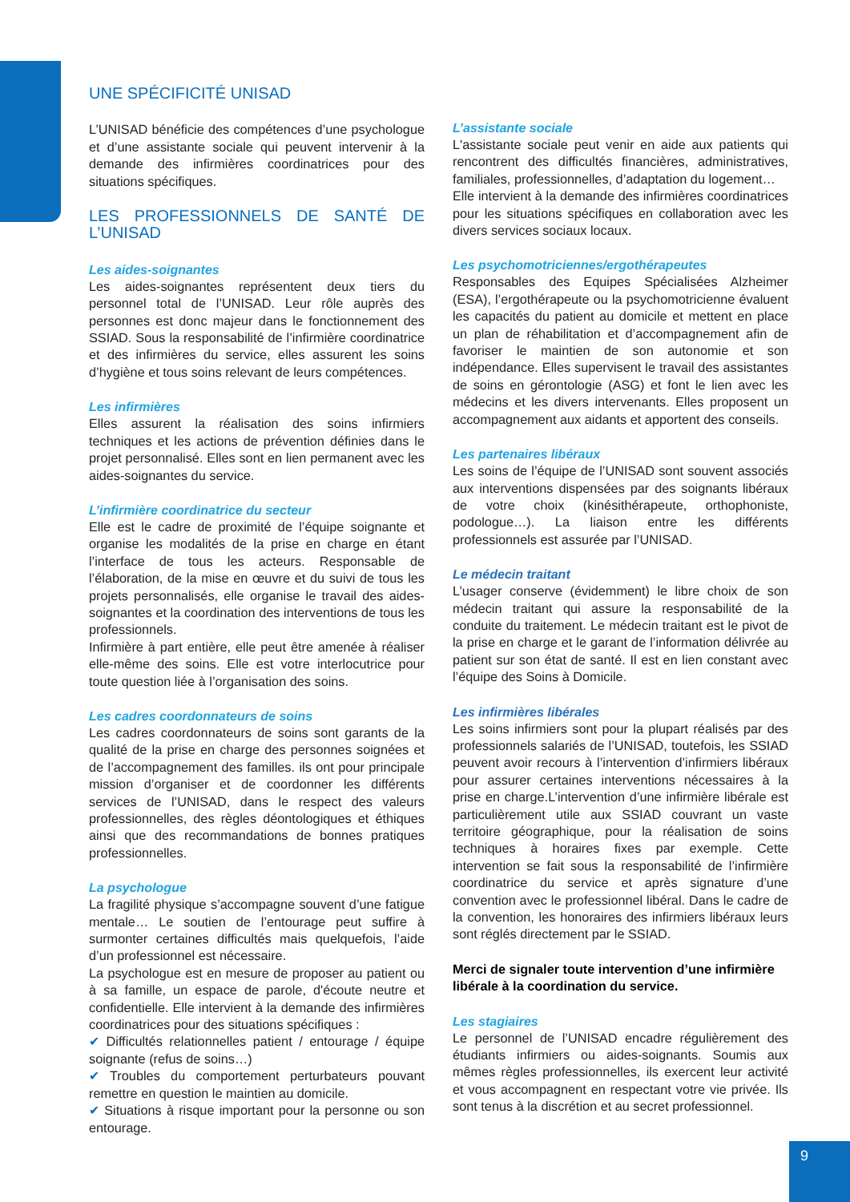UNE SPÉCIFICITÉ UNISAD
L’UNISAD bénéficie des compétences d’une psychologue et d’une assistante sociale qui peuvent intervenir à la demande des infirmières coordinatrices pour des situations spécifiques.
LES PROFESSIONNELS DE SANTÉ DE L’UNISAD
Les aides-soignantes
Les aides-soignantes représentent deux tiers du personnel total de l’UNISAD. Leur rôle auprès des personnes est donc majeur dans le fonctionnement des SSIAD. Sous la responsabilité de l’infirmière coordinatrice et des infirmières du service, elles assurent les soins d’hygiène et tous soins relevant de leurs compétences.
Les infirmières
Elles assurent la réalisation des soins infirmiers techniques et les actions de prévention définies dans le projet personnalisé. Elles sont en lien permanent avec les aides-soignantes du service.
L’infirmière coordinatrice du secteur
Elle est le cadre de proximité de l’équipe soignante et organise les modalités de la prise en charge en étant l’interface de tous les acteurs. Responsable de l’élaboration, de la mise en œuvre et du suivi de tous les projets personnalisés, elle organise le travail des aides-soignantes et la coordination des interventions de tous les professionnels.
Infirmière à part entière, elle peut être amenée à réaliser elle-même des soins. Elle est votre interlocutrice pour toute question liée à l’organisation des soins.
Les cadres coordonnateurs de soins
Les cadres coordonnateurs de soins sont garants de la qualité de la prise en charge des personnes soignées et de l’accompagnement des familles. ils ont pour principale mission d’organiser et de coordonner les différents services de l’UNISAD, dans le respect des valeurs professionnelles, des règles déontologiques et éthiques ainsi que des recommandations de bonnes pratiques professionnelles.
La psychologue
La fragilité physique s’accompagne souvent d’une fatigue mentale… Le soutien de l’entourage peut suffire à surmonter certaines difficultés mais quelquefois, l’aide d’un professionnel est nécessaire.
La psychologue est en mesure de proposer au patient ou à sa famille, un espace de parole, d'écoute neutre et confidentielle. Elle intervient à la demande des infirmières coordinatrices pour des situations spécifiques :
✔ Difficultés relationnelles patient / entourage / équipe soignante (refus de soins…)
✔ Troubles du comportement perturbateurs pouvant remettre en question le maintien au domicile.
✔ Situations à risque important pour la personne ou son entourage.
L’assistante sociale
L'assistante sociale peut venir en aide aux patients qui rencontrent des difficultés financières, administratives, familiales, professionnelles, d’adaptation du logement…
Elle intervient à la demande des infirmières coordinatrices pour les situations spécifiques en collaboration avec les divers services sociaux locaux.
Les psychomotriciennes/ergothérapeutes
Responsables des Equipes Spécialisées Alzheimer (ESA), l’ergothérapeute ou la psychomotricienne évaluent les capacités du patient au domicile et mettent en place un plan de réhabilitation et d’accompagnement afin de favoriser le maintien de son autonomie et son indépendance. Elles supervisent le travail des assistantes de soins en gérontologie (ASG) et font le lien avec les médecins et les divers intervenants. Elles proposent un accompagnement aux aidants et apportent des conseils.
Les partenaires libéraux
Les soins de l’équipe de l’UNISAD sont souvent associés aux interventions dispensées par des soignants libéraux de votre choix (kinésithérapeute, orthophoniste, podologue…). La liaison entre les différents professionnels est assurée par l’UNISAD.
Le médecin traitant
L’usager conserve (évidemment) le libre choix de son médecin traitant qui assure la responsabilité de la conduite du traitement. Le médecin traitant est le pivot de la prise en charge et le garant de l’information délivrée au patient sur son état de santé. Il est en lien constant avec l’équipe des Soins à Domicile.
Les infirmières libérales
Les soins infirmiers sont pour la plupart réalisés par des professionnels salariés de l’UNISAD, toutefois, les SSIAD peuvent avoir recours à l’intervention d’infirmiers libéraux pour assurer certaines interventions nécessaires à la prise en charge.L’intervention d’une infirmière libérale est particulièrement utile aux SSIAD couvrant un vaste territoire géographique, pour la réalisation de soins techniques à horaires fixes par exemple. Cette intervention se fait sous la responsabilité de l’infirmière coordinatrice du service et après signature d’une convention avec le professionnel libéral. Dans le cadre de la convention, les honoraires des infirmiers libéraux leurs sont réglés directement par le SSIAD.
Merci de signaler toute intervention d’une infirmière libérale à la coordination du service.
Les stagiaires
Le personnel de l’UNISAD encadre régulièrement des étudiants infirmiers ou aides-soignants. Soumis aux mêmes règles professionnelles, ils exercent leur activité et vous accompagnent en respectant votre vie privée. Ils sont tenus à la discrétion et au secret professionnel.
9